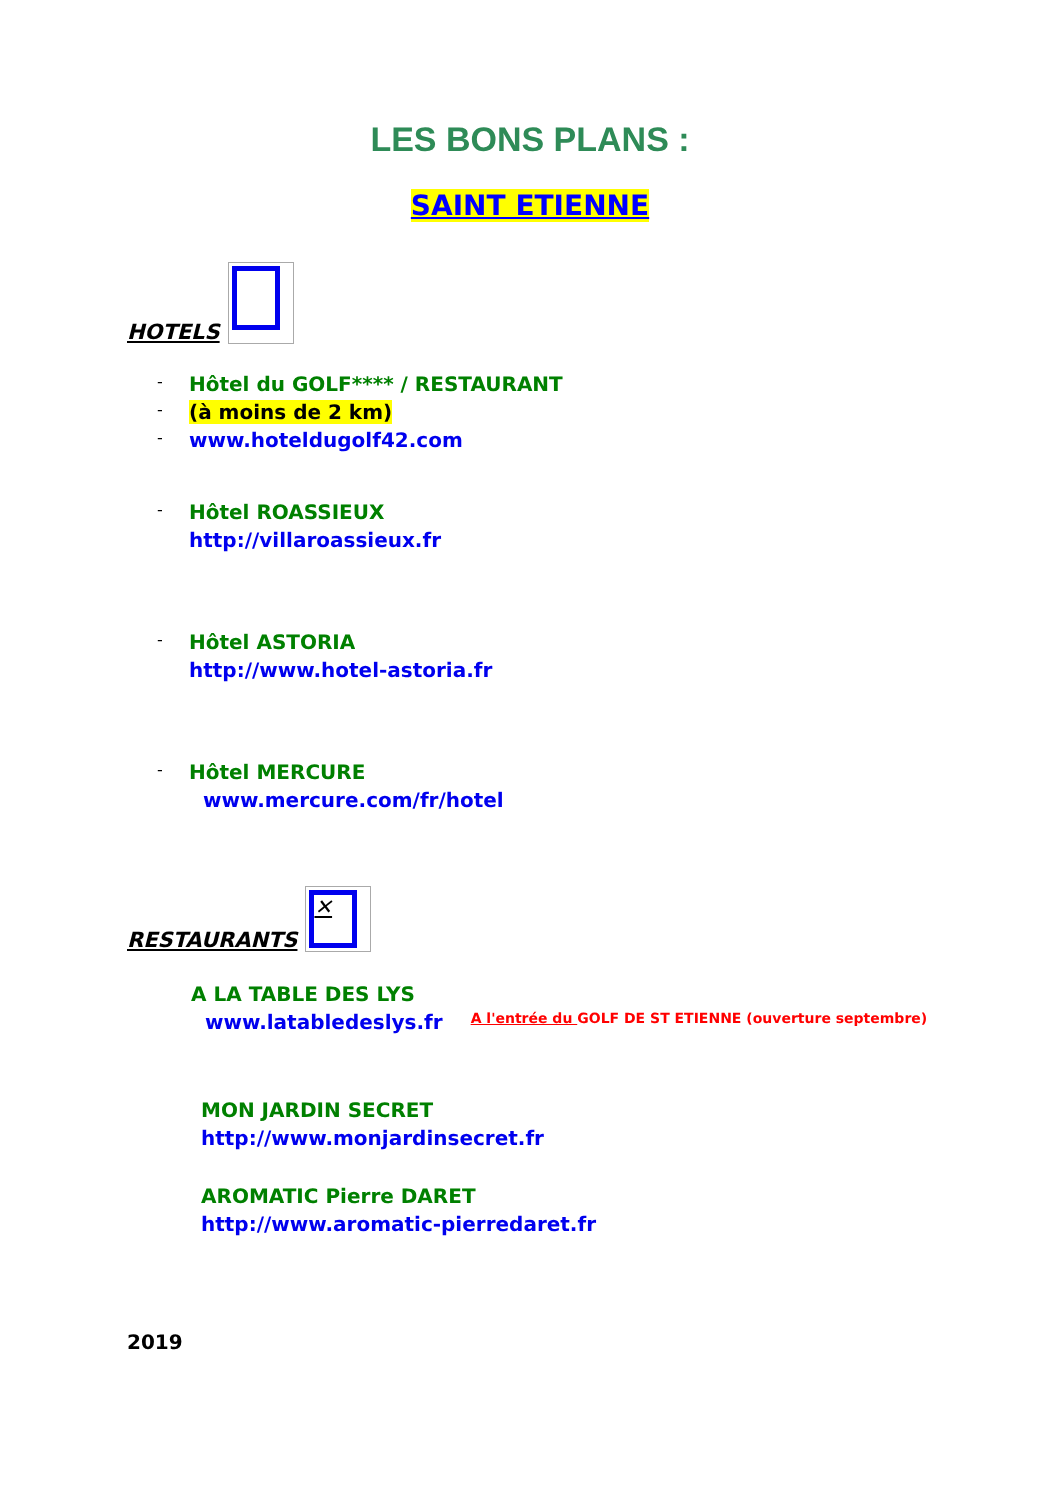LES BONS PLANS :
SAINT ETIENNE
HOTELS
-
Hôtel du GOLF**** / RESTAURANT
-
(à moins de 2 km)
- www.hoteldugolf42.com
-
Hôtel ROASSIEUX
http://villaroassieux.fr
-
Hôtel ASTORIA
http://www.hotel-astoria.fr
-
Hôtel MERCURE
www.mercure.com/fr/hotel
RESTAURANTS
✕
A LA TABLE DES LYS
www.latabledeslys.fr A l'entrée du GOLF DE ST ETIENNE (ouverture septembre)
MON JARDIN SECRET
http://www.monjardinsecret.fr
AROMATIC Pierre DARET
http://www.aromatic-pierredaret.fr
2019